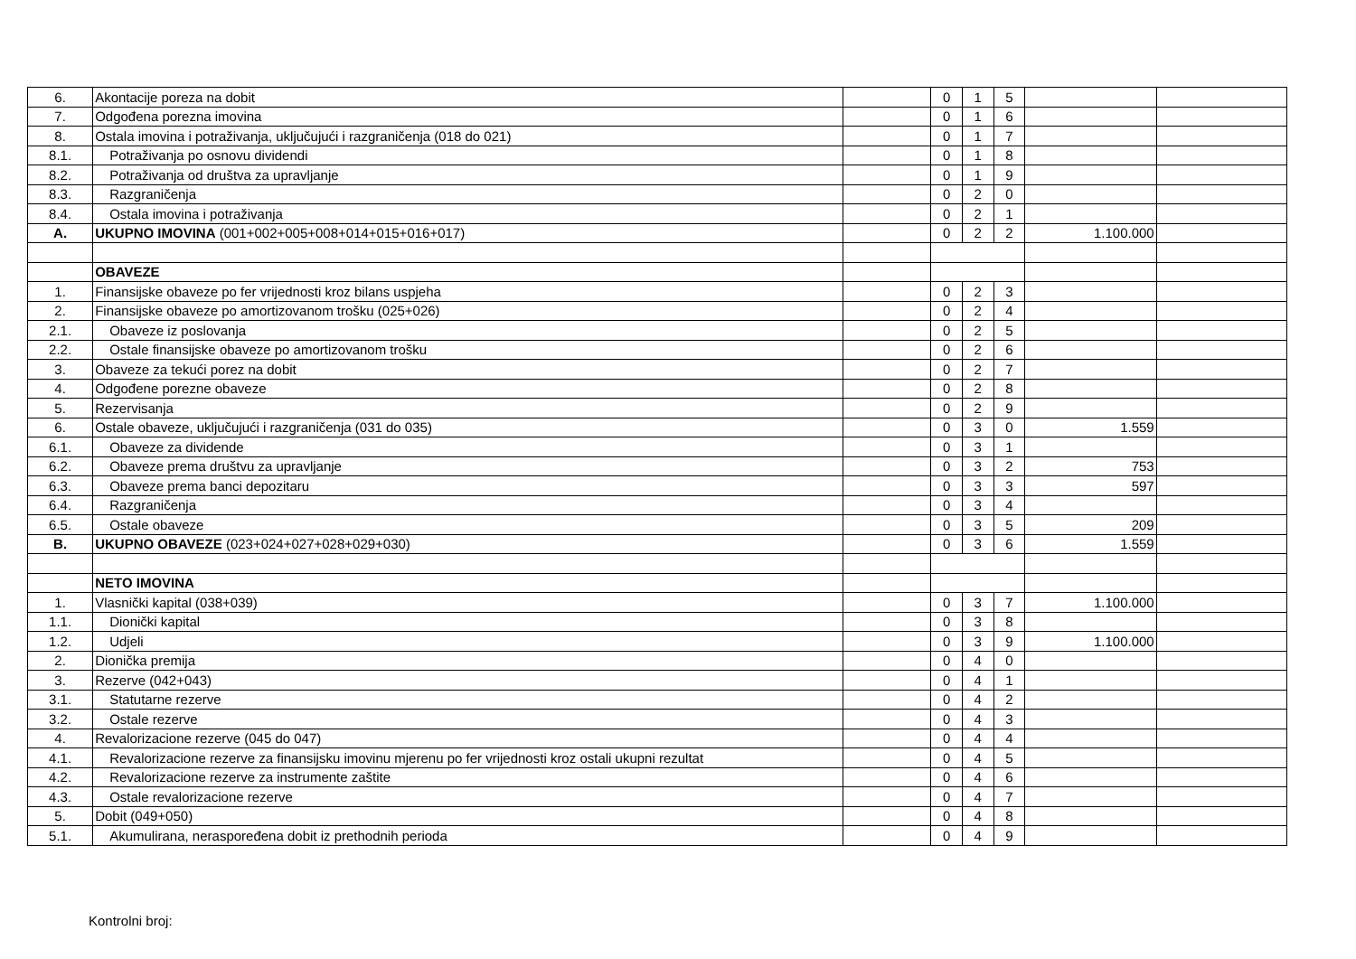| 6. | Akontacije poreza na dobit | | 0 | 1 | 5 | | |
| 7. | Odgođena porezna imovina | | 0 | 1 | 6 | | |
| 8. | Ostala imovina i potraživanja, uključujući i razgraničenja (018 do 021) | | 0 | 1 | 7 | | |
| 8.1. | Potraživanja po osnovu dividendi | | 0 | 1 | 8 | | |
| 8.2. | Potraživanja od društva za upravljanje | | 0 | 1 | 9 | | |
| 8.3. | Razgraničenja | | 0 | 2 | 0 | | |
| 8.4. | Ostala imovina i potraživanja | | 0 | 2 | 1 | | |
| A. | UKUPNO IMOVINA (001+002+005+008+014+015+016+017) | | 0 | 2 | 2 | 1.100.000 | |
| | OBAVEZE | | | | | | |
| 1. | Finansijske obaveze po fer vrijednosti kroz bilans uspjeha | | 0 | 2 | 3 | | |
| 2. | Finansijske obaveze po amortizovanom trošku (025+026) | | 0 | 2 | 4 | | |
| 2.1. | Obaveze iz poslovanja | | 0 | 2 | 5 | | |
| 2.2. | Ostale finansijske obaveze po amortizovanom trošku | | 0 | 2 | 6 | | |
| 3. | Obaveze za tekući porez na dobit | | 0 | 2 | 7 | | |
| 4. | Odgođene porezne obaveze | | 0 | 2 | 8 | | |
| 5. | Rezervisanja | | 0 | 2 | 9 | | |
| 6. | Ostale obaveze, uključujući i razgraničenja (031 do 035) | | 0 | 3 | 0 | 1.559 | |
| 6.1. | Obaveze za dividende | | 0 | 3 | 1 | | |
| 6.2. | Obaveze prema društvu za upravljanje | | 0 | 3 | 2 | 753 | |
| 6.3. | Obaveze prema banci depozitaru | | 0 | 3 | 3 | 597 | |
| 6.4. | Razgraničenja | | 0 | 3 | 4 | | |
| 6.5. | Ostale obaveze | | 0 | 3 | 5 | 209 | |
| B. | UKUPNO OBAVEZE (023+024+027+028+029+030) | | 0 | 3 | 6 | 1.559 | |
| | NETO IMOVINA | | | | | | |
| 1. | Vlasnički kapital (038+039) | | 0 | 3 | 7 | 1.100.000 | |
| 1.1. | Dionički kapital | | 0 | 3 | 8 | | |
| 1.2. | Udjeli | | 0 | 3 | 9 | 1.100.000 | |
| 2. | Dionička premija | | 0 | 4 | 0 | | |
| 3. | Rezerve (042+043) | | 0 | 4 | 1 | | |
| 3.1. | Statutarne rezerve | | 0 | 4 | 2 | | |
| 3.2. | Ostale rezerve | | 0 | 4 | 3 | | |
| 4. | Revalorizacione rezerve (045 do 047) | | 0 | 4 | 4 | | |
| 4.1. | Revalorizacione rezerve za finansijsku imovinu mjerenu po fer vrijednosti kroz ostali ukupni rezultat | | 0 | 4 | 5 | | |
| 4.2. | Revalorizacione rezerve za instrumente zaštite | | 0 | 4 | 6 | | |
| 4.3. | Ostale revalorizacione rezerve | | 0 | 4 | 7 | | |
| 5. | Dobit (049+050) | | 0 | 4 | 8 | | |
| 5.1. | Akumulirana, neraspoređena dobit iz prethodnih perioda | | 0 | 4 | 9 | | |
Kontrolni broj: